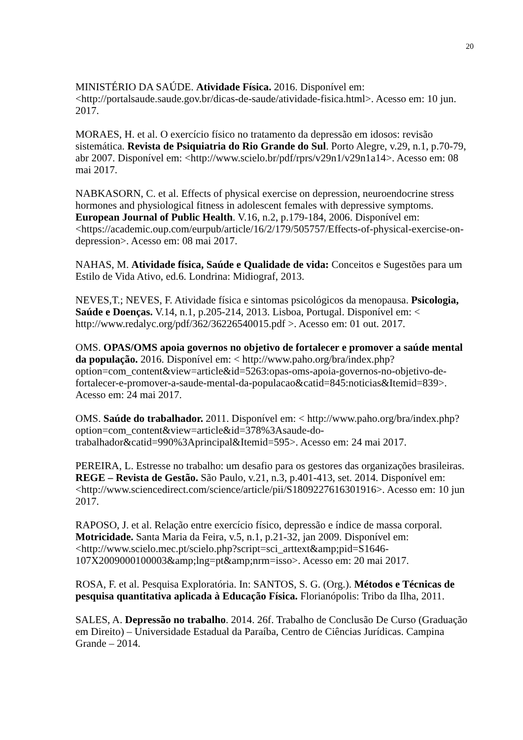20
MINISTÉRIO DA SAÚDE. Atividade Física. 2016. Disponível em: <http://portalsaude.saude.gov.br/dicas-de-saude/atividade-fisica.html>. Acesso em: 10 jun. 2017.
MORAES, H. et al. O exercício físico no tratamento da depressão em idosos: revisão sistemática. Revista de Psiquiatria do Rio Grande do Sul. Porto Alegre, v.29, n.1, p.70-79, abr 2007. Disponível em: <http://www.scielo.br/pdf/rprs/v29n1/v29n1a14>. Acesso em: 08 mai 2017.
NABKASORN, C. et al. Effects of physical exercise on depression, neuroendocrine stress hormones and physiological fitness in adolescent females with depressive symptoms. European Journal of Public Health. V.16, n.2, p.179-184, 2006. Disponível em: <https://academic.oup.com/eurpub/article/16/2/179/505757/Effects-of-physical-exercise-on-depression>. Acesso em: 08 mai 2017.
NAHAS, M. Atividade física, Saúde e Qualidade de vida: Conceitos e Sugestões para um Estilo de Vida Ativo, ed.6. Londrina: Midiograf, 2013.
NEVES,T.; NEVES, F. Atividade física e sintomas psicológicos da menopausa. Psicologia, Saúde e Doenças. V.14, n.1, p.205-214, 2013. Lisboa, Portugal. Disponível em: < http://www.redalyc.org/pdf/362/36226540015.pdf >. Acesso em: 01 out. 2017.
OMS. OPAS/OMS apoia governos no objetivo de fortalecer e promover a saúde mental da população. 2016. Disponível em: < http://www.paho.org/bra/index.php?option=com_content&view=article&id=5263:opas-oms-apoia-governos-no-objetivo-de-fortalecer-e-promover-a-saude-mental-da-populacao&catid=845:noticias&Itemid=839>. Acesso em: 24 mai 2017.
OMS. Saúde do trabalhador. 2011. Disponível em: < http://www.paho.org/bra/index.php?option=com_content&view=article&id=378%3Asaude-do-trabalhador&catid=990%3Aprincipal&Itemid=595>. Acesso em: 24 mai 2017.
PEREIRA, L. Estresse no trabalho: um desafio para os gestores das organizações brasileiras. REGE – Revista de Gestão. São Paulo, v.21, n.3, p.401-413, set. 2014. Disponível em: <http://www.sciencedirect.com/science/article/pii/S1809227616301916>. Acesso em: 10 jun 2017.
RAPOSO, J. et al. Relação entre exercício físico, depressão e índice de massa corporal. Motricidade. Santa Maria da Feira, v.5, n.1, p.21-32, jan 2009. Disponível em: <http://www.scielo.mec.pt/scielo.php?script=sci_arttext&amp;pid=S1646-107X2009000100003&amp;lng=pt&amp;nrm=isso>. Acesso em: 20 mai 2017.
ROSA, F. et al. Pesquisa Exploratória. In: SANTOS, S. G. (Org.). Métodos e Técnicas de pesquisa quantitativa aplicada à Educação Física. Florianópolis: Tribo da Ilha, 2011.
SALES, A. Depressão no trabalho. 2014. 26f. Trabalho de Conclusão De Curso (Graduação em Direito) – Universidade Estadual da Paraíba, Centro de Ciências Jurídicas. Campina Grande – 2014.